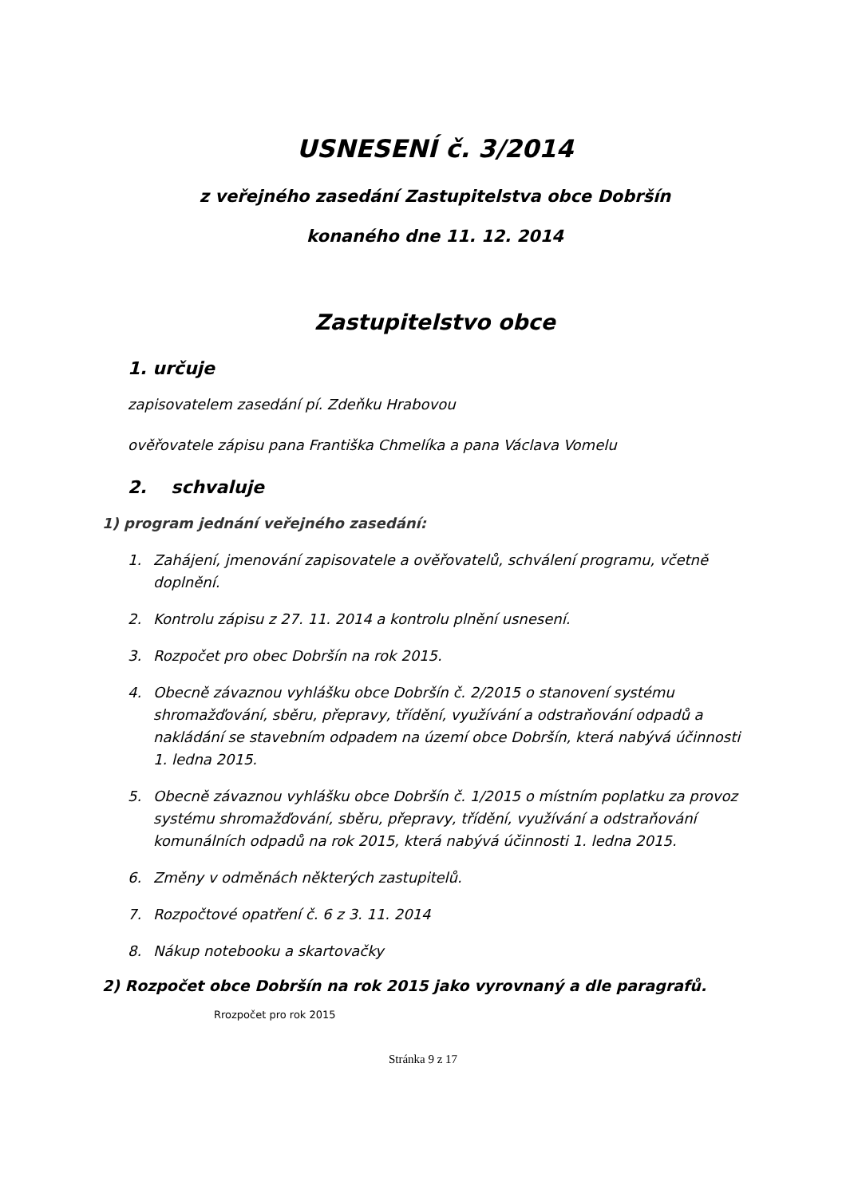USNESENÍ č. 3/2014
z veřejného zasedání Zastupitelstva obce Dobršín
konaného dne 11. 12. 2014
Zastupitelstvo obce
1. určuje
zapisovatelem zasedání pí. Zdeňku Hrabovou
ověřovatele zápisu pana Františka Chmelíka a pana Václava Vomelu
2. schvaluje
1) program jednání veřejného zasedání:
1. Zahájení, jmenování zapisovatele a ověřovatelů, schválení programu, včetně doplnění.
2. Kontrolu zápisu z 27. 11. 2014 a kontrolu plnění usnesení.
3. Rozpočet pro obec Dobršín na rok 2015.
4. Obecně závaznou vyhlášku obce Dobršín č. 2/2015 o stanovení systému shromažďování, sběru, přepravy, třídění, využívání a odstraňování odpadů a nakládání se stavebním odpadem na území obce Dobršín, která nabývá účinnosti 1. ledna 2015.
5. Obecně závaznou vyhlášku obce Dobršín č. 1/2015 o místním poplatku za provoz systému shromažďování, sběru, přepravy, třídění, využívání a odstraňování komunálních odpadů na rok 2015, která nabývá účinnosti 1. ledna 2015.
6. Změny v odměnách některých zastupitelů.
7. Rozpočtové opatření č. 6 z 3. 11. 2014
8. Nákup notebooku a skartovačky
2) Rozpočet obce Dobršín na rok 2015 jako vyrovnaný a dle paragrafů.
Rrozpočet pro rok 2015
Stránka 9 z 17